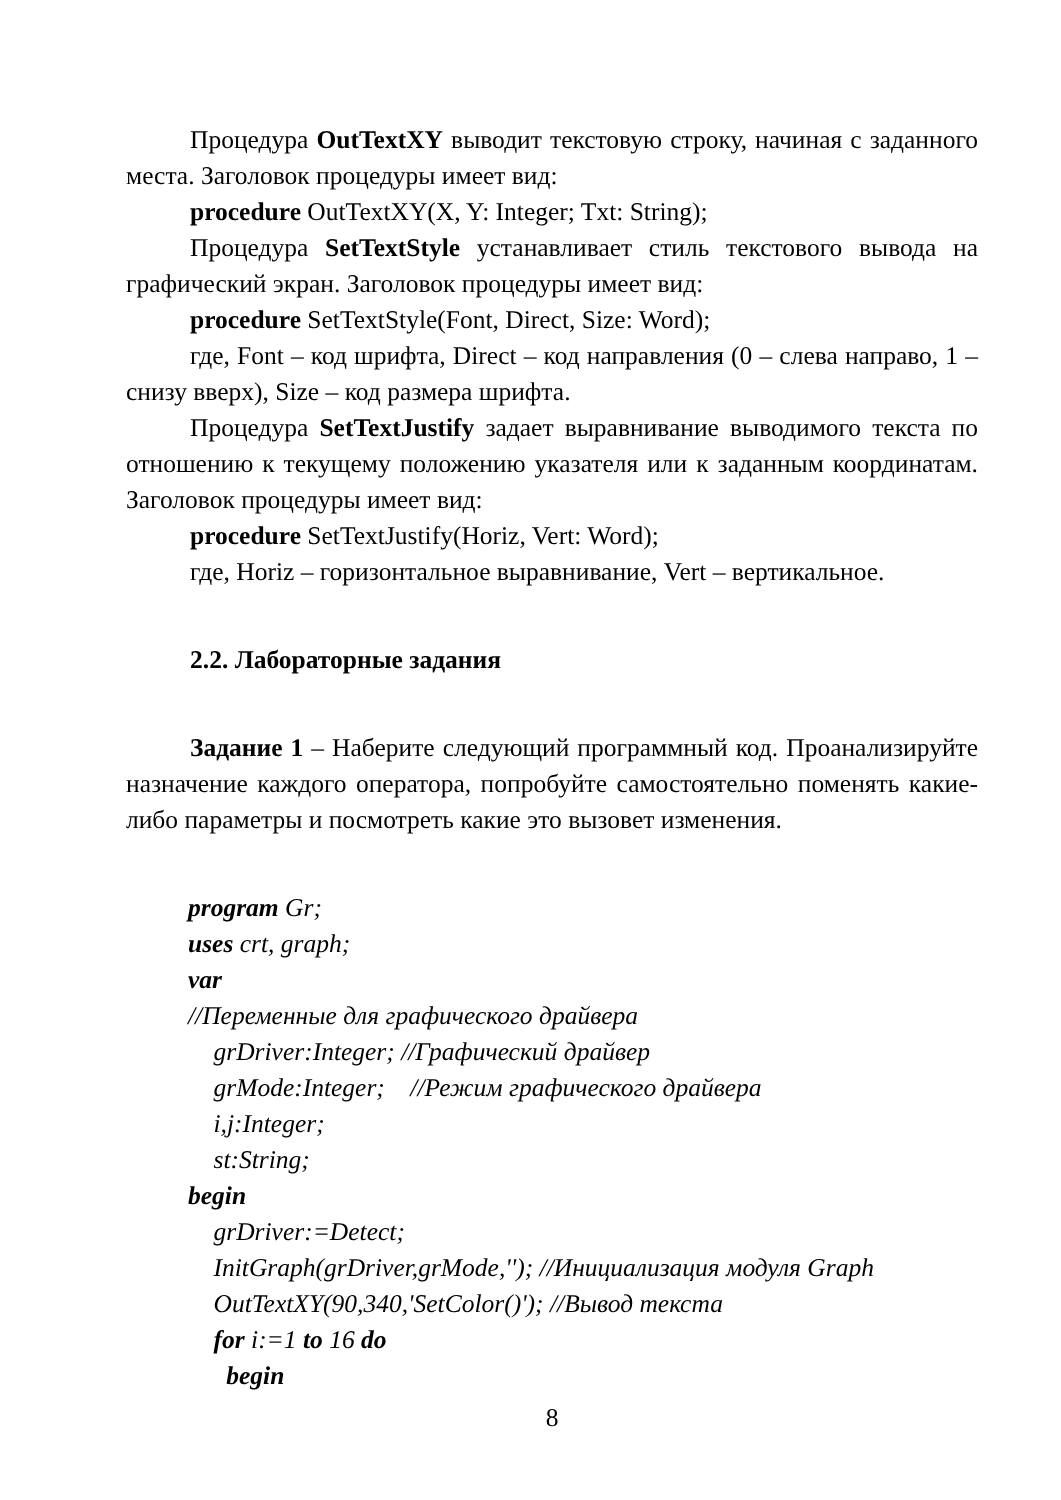Процедура OutTextXY выводит текстовую строку, начиная с заданного места. Заголовок процедуры имеет вид:
procedure OutTextXY(X, Y: Integer; Txt: String);
Процедура SetTextStyle устанавливает стиль текстового вывода на графический экран. Заголовок процедуры имеет вид:
procedure SetTextStyle(Font, Direct, Size: Word);
где, Font – код шрифта, Direct – код направления (0 – слева направо, 1 – снизу вверх), Size – код размера шрифта.
Процедура SetTextJustify задает выравнивание выводимого текста по отношению к текущему положению указателя или к заданным координатам. Заголовок процедуры имеет вид:
procedure SetTextJustify(Horiz, Vert: Word);
где, Horiz – горизонтальное выравнивание, Vert – вертикальное.
2.2. Лабораторные задания
Задание 1 – Наберите следующий программный код. Проанализируйте назначение каждого оператора, попробуйте самостоятельно поменять какие-либо параметры и посмотреть какие это вызовет изменения.
program Gr;
uses crt, graph;
var
//Переменные для графического драйвера
grDriver:Integer; //Графический драйвер
grMode:Integer; //Режим графического драйвера
i,j:Integer;
st:String;
begin
grDriver:=Detect;
InitGraph(grDriver,grMode,''); //Инициализация модуля Graph
OutTextXY(90,340,'SetColor()'); //Вывод текста
for i:=1 to 16 do
begin
8